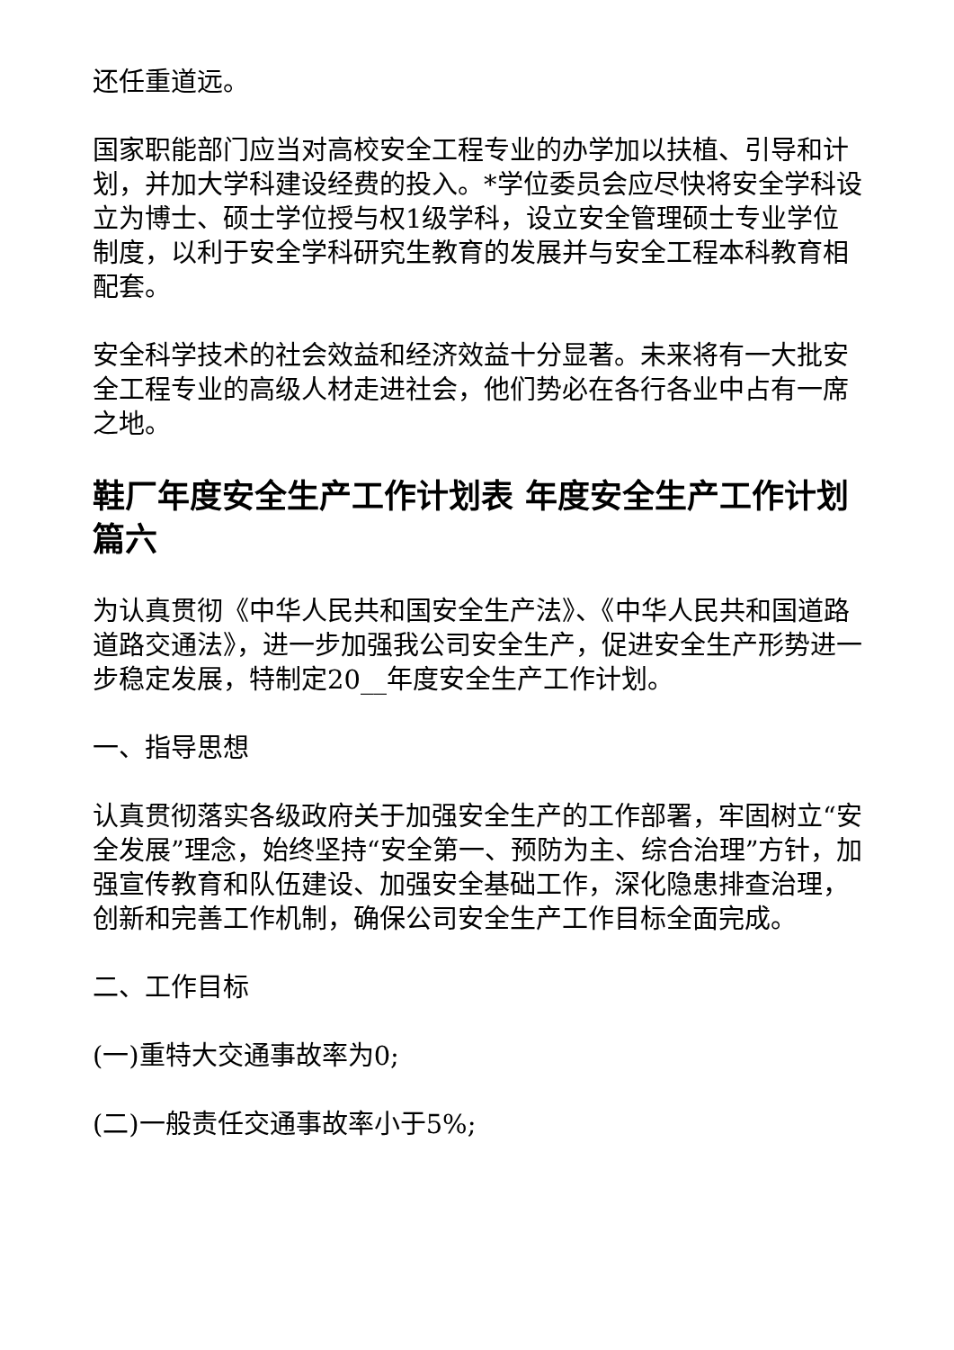还任重道远。
国家职能部门应当对高校安全工程专业的办学加以扶植、引导和计划，并加大学科建设经费的投入。*学位委员会应尽快将安全学科设立为博士、硕士学位授与权1级学科，设立安全管理硕士专业学位制度，以利于安全学科研究生教育的发展并与安全工程本科教育相配套。
安全科学技术的社会效益和经济效益十分显著。未来将有一大批安全工程专业的高级人材走进社会，他们势必在各行各业中占有一席之地。
鞋厂年度安全生产工作计划表 年度安全生产工作计划篇六
为认真贯彻《中华人民共和国安全生产法》、《中华人民共和国道路道路交通法》，进一步加强我公司安全生产，促进安全生产形势进一步稳定发展，特制定20__年度安全生产工作计划。
一、指导思想
认真贯彻落实各级政府关于加强安全生产的工作部署，牢固树立“安全发展”理念，始终坚持“安全第一、预防为主、综合治理”方针，加强宣传教育和队伍建设、加强安全基础工作，深化隐患排查治理，创新和完善工作机制，确保公司安全生产工作目标全面完成。
二、工作目标
(一)重特大交通事故率为0;
(二)一般责任交通事故率小于5%;